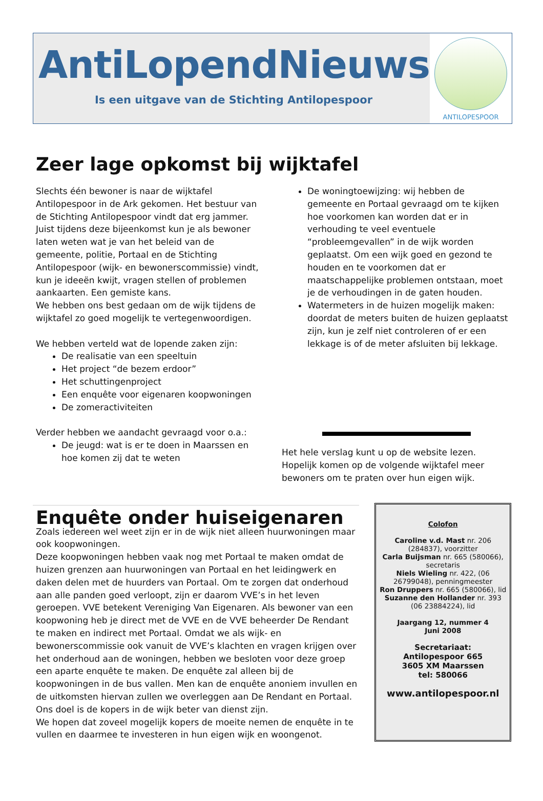AntiLopendNieuws
Is een uitgave van de Stichting Antilopespoor
ANTILOPESPOOR
Zeer lage opkomst bij wijktafel
Slechts één bewoner is naar de wijktafel Antilopespoor in de Ark gekomen. Het bestuur van de Stichting Antilopespoor vindt dat erg jammer. Juist tijdens deze bijeenkomst kun je als bewoner laten weten wat je van het beleid van de gemeente, politie, Portaal en de Stichting Antilopespoor (wijk- en bewonerscommissie) vindt, kun je ideeën kwijt, vragen stellen of problemen aankaarten. Een gemiste kans.
We hebben ons best gedaan om de wijk tijdens de wijktafel zo goed mogelijk te vertegenwoordigen.
We hebben verteld wat de lopende zaken zijn:
De realisatie van een speeltuin
Het project “de bezem erdoor”
Het schuttingenproject
Een enquête voor eigenaren koopwoningen
De zomeractiviteiten
Verder hebben we aandacht gevraagd voor o.a.:
De jeugd: wat is er te doen in Maarssen en hoe komen zij dat te weten
De woningtoewijzing: wij hebben de gemeente en Portaal gevraagd om te kijken hoe voorkomen kan worden dat er in verhouding te veel eventuele “probleemgevallen” in de wijk worden geplaatst. Om een wijk goed en gezond te houden en te voorkomen dat er maatschappelijke problemen ontstaan, moet je de verhoudingen in de gaten houden.
Watermeters in de huizen mogelijk maken: doordat de meters buiten de huizen geplaatst zijn, kun je zelf niet controleren of er een lekkage is of de meter afsluiten bij lekkage.
Het hele verslag kunt u op de website lezen. Hopelijk komen op de volgende wijktafel meer bewoners om te praten over hun eigen wijk.
Enquête onder huiseigenaren
Zoals iedereen wel weet zijn er in de wijk niet alleen huurwoningen maar ook koopwoningen.
Deze koopwoningen hebben vaak nog met Portaal te maken omdat de huizen grenzen aan huurwoningen van Portaal en het leidingwerk en daken delen met de huurders van Portaal. Om te zorgen dat onderhoud aan alle panden goed verloopt, zijn er daarom VVE’s in het leven geroepen. VVE betekent Vereniging Van Eigenaren. Als bewoner van een koopwoning heb je direct met de VVE en de VVE beheerder De Rendant te maken en indirect met Portaal. Omdat we als wijk- en bewonerscommissie ook vanuit de VVE’s klachten en vragen krijgen over het onderhoud aan de woningen, hebben we besloten voor deze groep een aparte enquête te maken. De enquête zal alleen bij de koopwoningen in de bus vallen. Men kan de enquête anoniem invullen en de uitkomsten hiervan zullen we overleggen aan De Rendant en Portaal. Ons doel is de kopers in de wijk beter van dienst zijn.
We hopen dat zoveel mogelijk kopers de moeite nemen de enquête in te vullen en daarmee te investeren in hun eigen wijk en woongenot.
Colofon
Caroline v.d. Mast nr. 206 (284837), voorzitter
Carla Buijsman nr. 665 (580066), secretaris
Niels Wieling nr. 422, (06 26799048), penningmeester
Ron Druppers nr. 665 (580066), lid
Suzanne den Hollander nr. 393 (06 23884224), lid
Jaargang 12, nummer 4
Juni 2008
Secretariaat:
Antilopespoor 665
3605 XM Maarssen
tel: 580066
www.antilopespoor.nl